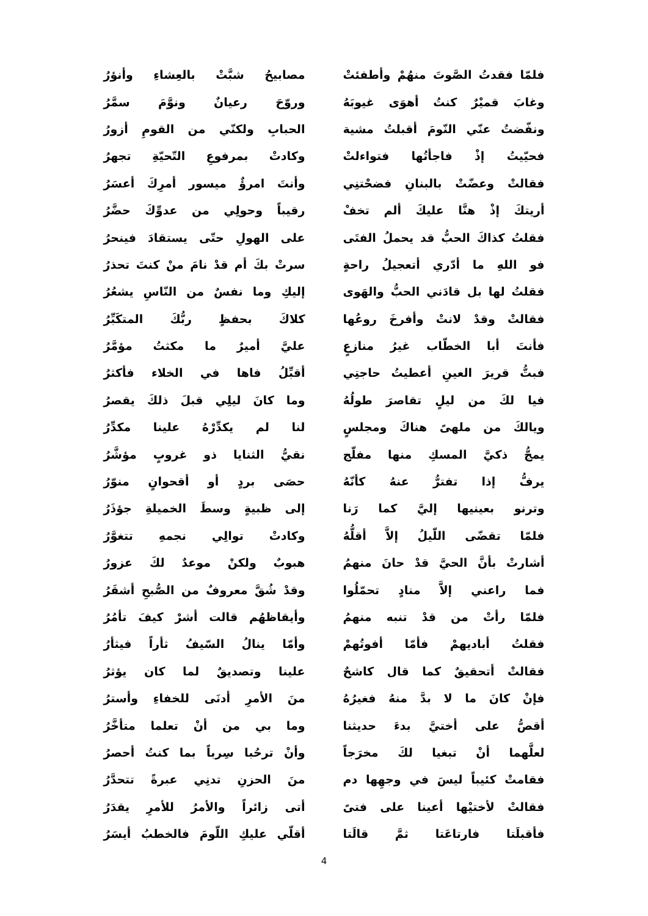| فلمّا فقدتُ الصَّوتَ منهُمْ وأطفئتْ | | مصابيحُ شبَّتْ بالعِشاءِ وأنؤرُ |
| وغابَ قميْرٌ كنتُ أهوَى غيوبَهُ | | وروّحَ رعيانٌ ونوَّمَ سمَّرُ |
| ونفّضتُ عنّي النّومَ أقبلتُ مشية | | الحبابِ ولكنّي من القومِ أزورُ |
| فحيّيتُ إذْ فاجأتُها فتواءلتْ | | وكادتْ بمرفوعِ التّحيّةِ تجهرُ |
| فقالتْ وعضّتْ بالبنانِ فضحْتنِي | | وأنتَ امرؤٌ ميسور أمرِكَ أعسَرُ |
| أريتكَ إذْ هنَّا عليكَ ألم تخفْ | | رقيباً وحولِي من عدوِّكَ حضَّرُ |
| فقلتُ كذاكَ الحبُّ قد يحملُ الفتَى | | على الهولِ حتّى يستقادَ فينحرُ |
| فو اللهِ ما أدّري أتعجيلُ راحةٍ | | سرتْ بكَ أم قدْ نامَ منْ كنتَ تحذرُ |
| فقلتُ لها بل قادَني الحبُّ والهَوى | | إليكِ وما نفسٌ من النّاسِ يشعُرُ |
| فقالتْ وقدْ لانتْ وأفرخَ روعُها | | كلاكَ بحفظٍ ربُّكَ المتكَبِّرُ |
| فأنتَ أبا الخطّاب غيرُ منازعٍ | | عليَّ أميرٌ ما مكثتُ مؤمَّرُ |
| فبتُّ قريرَ العينِ أعطيتُ حاجتِي | | أقبِّلُ فاها في الخلاء فأكثرُ |
| فيا لكَ من ليلٍ تقاصرَ طولُهُ | | وما كانَ ليلِي قبلَ ذلكَ يقصرُ |
| ويالكَ من ملهىً هناكَ ومجلسٍ | | لنا لم يكدِّرْهُ علينا مكدِّرُ |
| يمجُّ ذكيَّ المسكِ منها مفلّج | | نقيُّ الثنايا ذو غروبٍ مؤشَّرُ |
| يرفُّ إذا تفترُّ عنهُ كأنّهُ | | حصَى بردٍ أو أقحوانٍ منوّرُ |
| وترنو بعينيها إليَّ كما رَنا | | إلى ظبيةٍ وسطَ الخميلةِ جؤذَرُ |
| فلمّا تقضّى اللّيلُ إلاَّ أقلُّهُ | | وكادتْ توالِي نجمهِ تتغوَّرُ |
| أشارتْ بأنَّ الحيَّ قدْ حانَ منهمُ | | هبوبٌ ولكنْ موعدٌ لكَ عزورُ |
| فما راعني إلاَّ منادٍ تحمّلُوا | | وقدْ شُقَّ معروفٌ من الصُّبحِ أشقَرُ |
| فلمّا رأتْ من قدْ تنبه منهمُ | | وأيقاظهُم قالت أشرْ كيفَ تأمُرُ |
| فقلتُ أباديهمْ فأمّا أفوتُهمْ | | وأمّا ينالُ السّيفُ ثأراً فيثأرُ |
| فقالتْ أتحقيقٌ كما قال كاشحٌ | | علينا وتصديقٌ لما كان يؤثرُ |
| فإنْ كانَ ما لا بدَّ منهُ فغيرُهُ | | منَ الأمرِ أدنَى للخفاءِ وأسترُ |
| أقصُّ على أختيَّ بدءَ حديثنا | | وما بي من أنْ تعلما متأخَّرُ |
| لعلَّهما أنْ تبغيا لكَ مخرَجاً | | وأنْ ترحُبا سِرباً بما كنتُ أحصرُ |
| فقامتْ كئيباً ليسَ في وجهِها دم | | منَ الحزنِ تدنِي عبرةً تتحدَّرُ |
| فقالتْ لأختيْها أعينا على فتىً | | أتى زائراً والأمرُ للأمرِ يقدَرُ |
| فأقبلَتا فارتاعَتا ثمَّ قالَتا | | أقلّي عليكِ اللّومَ فالخطبُ أيسَرُ |
4